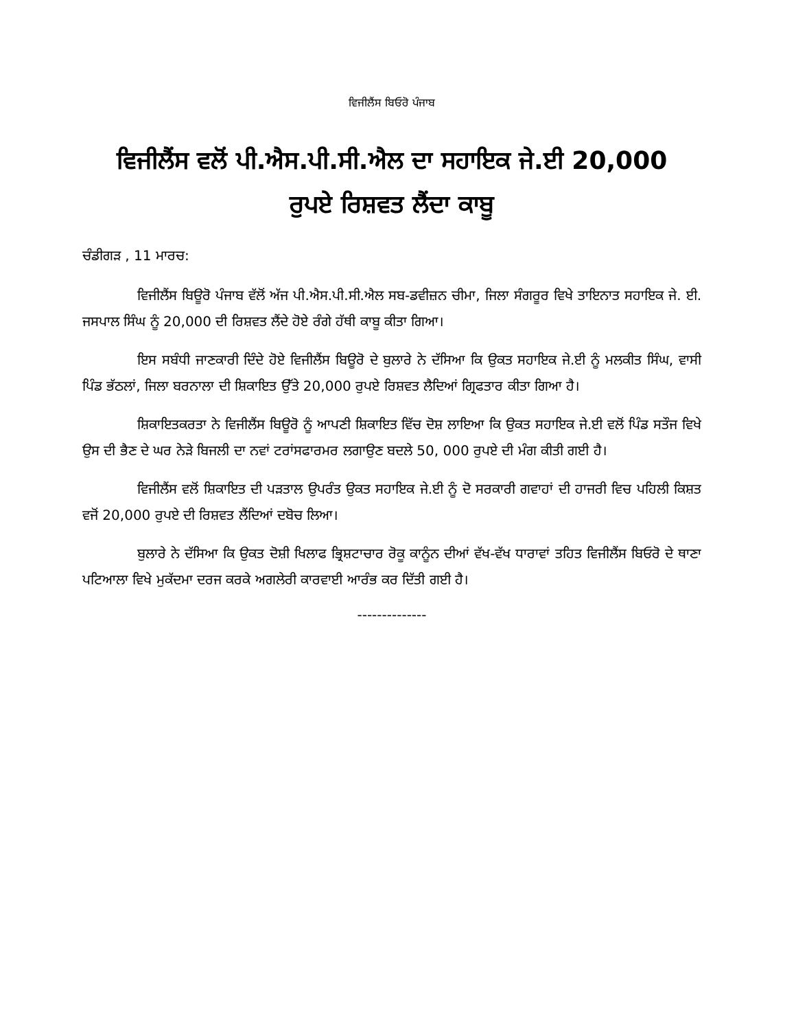ਵਿਜੀਲੈਂਸ ਬਿਓਰੋ ਪੰਜਾਬ
ਵਿਜੀਲੈਂਸ ਵਲੋਂ ਪੀ.ਐਸ.ਪੀ.ਸੀ.ਐਲ ਦਾ ਸਹਾਇਕ ਜੇ.ਈ 20,000
ਰੁਪਏ ਰਿਸ਼ਵਤ ਲੈਂਦਾ ਕਾਬੂ
ਚੰਡੀਗੜ , 11 ਮਾਰਚ:
ਵਿਜੀਲੈਂਸ ਬਿਊਰੋ ਪੰਜਾਬ ਵੱਲੋਂ ਅੱਜ ਪੀ.ਐਸ.ਪੀ.ਸੀ.ਐਲ ਸਬ-ਡਵੀਜ਼ਨ ਚੀਮਾ, ਜਿਲਾ ਸੰਗਰੂਰ ਵਿਖੇ ਤਾਇਨਾਤ ਸਹਾਇਕ ਜੇ. ਈ. ਜਸਪਾਲ ਸਿੰਘ ਨੂੰ 20,000 ਦੀ ਰਿਸ਼ਵਤ ਲੈਂਦੇ ਹੋਏ ਰੰਗੇ ਹੱਥੀ ਕਾਬੂ ਕੀਤਾ ਗਿਆ।
ਇਸ ਸਬੰਧੀ ਜਾਣਕਾਰੀ ਦਿੰਦੇ ਹੋਏ ਵਿਜੀਲੈਂਸ ਬਿਊਰੋ ਦੇ ਬੁਲਾਰੇ ਨੇ ਦੱਸਿਆ ਕਿ ਉਕਤ ਸਹਾਇਕ ਜੇ.ਈ ਨੂੰ ਮਲਕੀਤ ਸਿੰਘ, ਵਾਸੀ ਪਿੰਡ ਭੱਠਲਾਂ, ਜਿਲਾ ਬਰਨਾਲਾ ਦੀ ਸ਼ਿਕਾਇਤ ਉੱਤੇ 20,000 ਰੁਪਏ ਰਿਸ਼ਵਤ ਲੈਦਿਆਂ ਗ੍ਰਿਫਤਾਰ ਕੀਤਾ ਗਿਆ ਹੈ।
ਸ਼ਿਕਾਇਤਕਰਤਾ ਨੇ ਵਿਜੀਲੈਂਸ ਬਿਊਰੋ ਨੂੰ ਆਪਣੀ ਸ਼ਿਕਾਇਤ ਵਿੱਚ ਦੋਸ਼ ਲਾਇਆ ਕਿ ਉਕਤ ਸਹਾਇਕ ਜੇ.ਈ ਵਲੋਂ ਪਿੰਡ ਸਤੌਜ ਵਿਖੇ ਉਸ ਦੀ ਭੈਣ ਦੇ ਘਰ ਨੇੜੇ ਬਿਜਲੀ ਦਾ ਨਵਾਂ ਟਰਾਂਸਫਾਰਮਰ ਲਗਾਉਣ ਬਦਲੇ 50, 000 ਰੁਪਏ ਦੀ ਮੰਗ ਕੀਤੀ ਗਈ ਹੈ।
ਵਿਜੀਲੈਂਸ ਵਲੋਂ ਸ਼ਿਕਾਇਤ ਦੀ ਪੜਤਾਲ ਉਪਰੰਤ ਉਕਤ ਸਹਾਇਕ ਜੇ.ਈ ਨੂੰ ਦੋ ਸਰਕਾਰੀ ਗਵਾਹਾਂ ਦੀ ਹਾਜਰੀ ਵਿਚ ਪਹਿਲੀ ਕਿਸ਼ਤ ਵਜੋਂ 20,000 ਰੁਪਏ ਦੀ ਰਿਸ਼ਵਤ ਲੈਂਦਿਆਂ ਦਬੋਚ ਲਿਆ।
ਬੁਲਾਰੇ ਨੇ ਦੱਸਿਆ ਕਿ ਉਕਤ ਦੋਸ਼ੀ ਖਿਲਾਫ ਭ੍ਰਿਸ਼ਟਾਚਾਰ ਰੋਕੂ ਕਾਨੂੰਨ ਦੀਆਂ ਵੱਖ-ਵੱਖ ਧਾਰਾਵਾਂ ਤਹਿਤ ਵਿਜੀਲੈਂਸ ਬਿਓਰੋ ਦੇ ਥਾਣਾ ਪਟਿਆਲਾ ਵਿਖੇ ਮੁਕੱਦਮਾ ਦਰਜ ਕਰਕੇ ਅਗਲੇਰੀ ਕਾਰਵਾਈ ਆਰੰਭ ਕਰ ਦਿੱਤੀ ਗਈ ਹੈ।
--------------